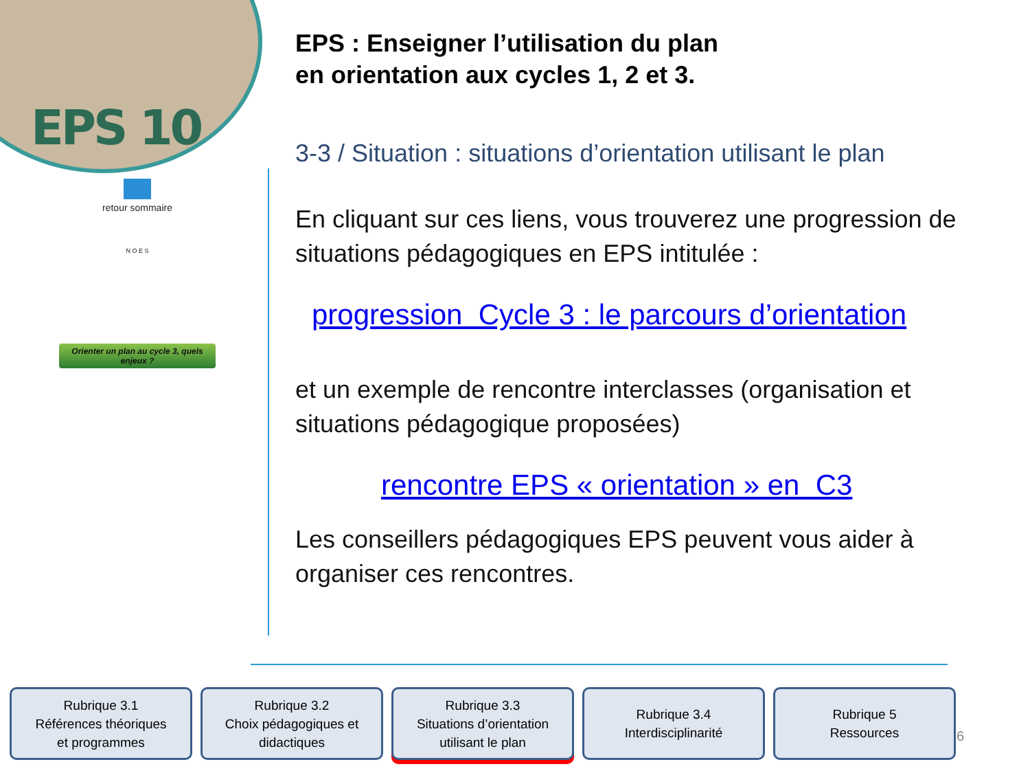EPS 10
retour sommaire
N O E S
Orienter un plan au cycle 3, quels enjeux ?
EPS : Enseigner l’utilisation du plan
en orientation aux cycles 1, 2 et 3.
3-3 / Situation : situations d’orientation utilisant le plan
En cliquant sur ces liens, vous trouverez une progression de situations pédagogiques en EPS intitulée :
progression Cycle 3 : le parcours d’orientation
et un exemple de rencontre interclasses (organisation et situations pédagogique proposées)
rencontre EPS « orientation » en C3
Les conseillers pédagogiques EPS peuvent vous aider à organiser ces rencontres.
Rubrique 3.1
Références théoriques
et programmes
Rubrique 3.2
Choix pédagogiques et
didactiques
Rubrique 3.3
Situations d’orientation
utilisant le plan
Rubrique 3.4
Interdisciplinarité
Rubrique 5
Ressources
6